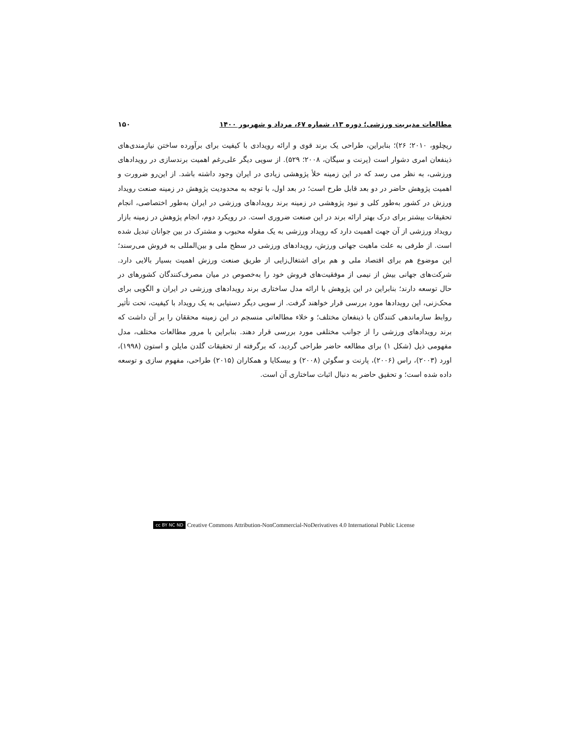مطالعات مدیریت ورزشی؛ دوره ۱۳، شماره ۶۷، مرداد و شهریور ۱۴۰۰ ۱۵۰
ریچلوو، ۲۰۱۰؛ ۲۶)؛ بنابراین، طراحی یک برند قوی و ارائه رویدادی با کیفیت برای برآورده ساختن نیازمندی‌های ذینفعان امری دشوار است (پرنت و سیگان، ۲۰۰۸؛ ۵۲۹). از سویی دیگر علی‌رغم اهمیت برندسازی در رویدادهای ورزشی، به نظر می رسد که در این زمینه خلأ پژوهشی زیادی در ایران وجود داشته باشد. از این‌رو ضرورت و اهمیت پژوهش حاضر در دو بعد قابل طرح است؛ در بعد اول، با توجه به محدودیت پژوهش در زمینه صنعت رویداد ورزش در کشور به‌طور کلی و نبود پژوهشی در زمینه برند رویدادهای ورزشی در ایران به‌طور اختصاصی، انجام تحقیقات بیشتر برای درک بهتر ارائه برند در این صنعت ضروری است. در رویکرد دوم، انجام پژوهش در زمینه بازار رویداد ورزشی از آن جهت اهمیت دارد که رویداد ورزشی به یک مقوله محبوب و مشترک در بین جوانان تبدیل شده است. از طرفی به علت ماهیت جهانی ورزش، رویدادهای ورزشی در سطح ملی و بین‌المللی به فروش می‌رسند؛ این موضوع هم برای اقتصاد ملی و هم برای اشتغال‌زایی از طریق صنعت ورزش اهمیت بسیار بالایی دارد. شرکت‌های جهانی بیش از نیمی از موفقیت‌های فروش خود را به‌خصوص در میان مصرف‌کنندگان کشورهای در حال توسعه دارند؛ بنابراین در این پژوهش با ارائه مدل ساختاری برند رویدادهای ورزشی در ایران و الگویی برای محک‌زنی، این رویدادها مورد بررسی قرار خواهند گرفت. از سویی دیگر دستیابی به یک رویداد با کیفیت، تحت تأثیر روابط سازماندهی کنندگان با ذینفعان مختلف؛ و خلاء مطالعاتی منسجم در این زمینه محققان را بر آن داشت که برند رویدادهای ورزشی را از جوانب مختلفی مورد بررسی قرار دهند. بنابراین با مرور مطالعات مختلف، مدل مفهومی ذیل (شکل ۱) برای مطالعه حاضر طراحی گردید، که برگرفته از تحقیقات گلدن مایلن و استون (۱۹۹۸)، اورد (۲۰۰۳)، راس (۲۰۰۶)، پارنت و سگوئن (۲۰۰۸) و بیسکایا و همکاران (۲۰۱۵) طراحی، مفهوم سازی و توسعه داده شده است؛ و تحقیق حاضر به دنبال اثبات ساختاری آن است.
cc BY NC ND Creative Commons Attribution-NonCommercial-NoDerivatives 4.0 International Public License